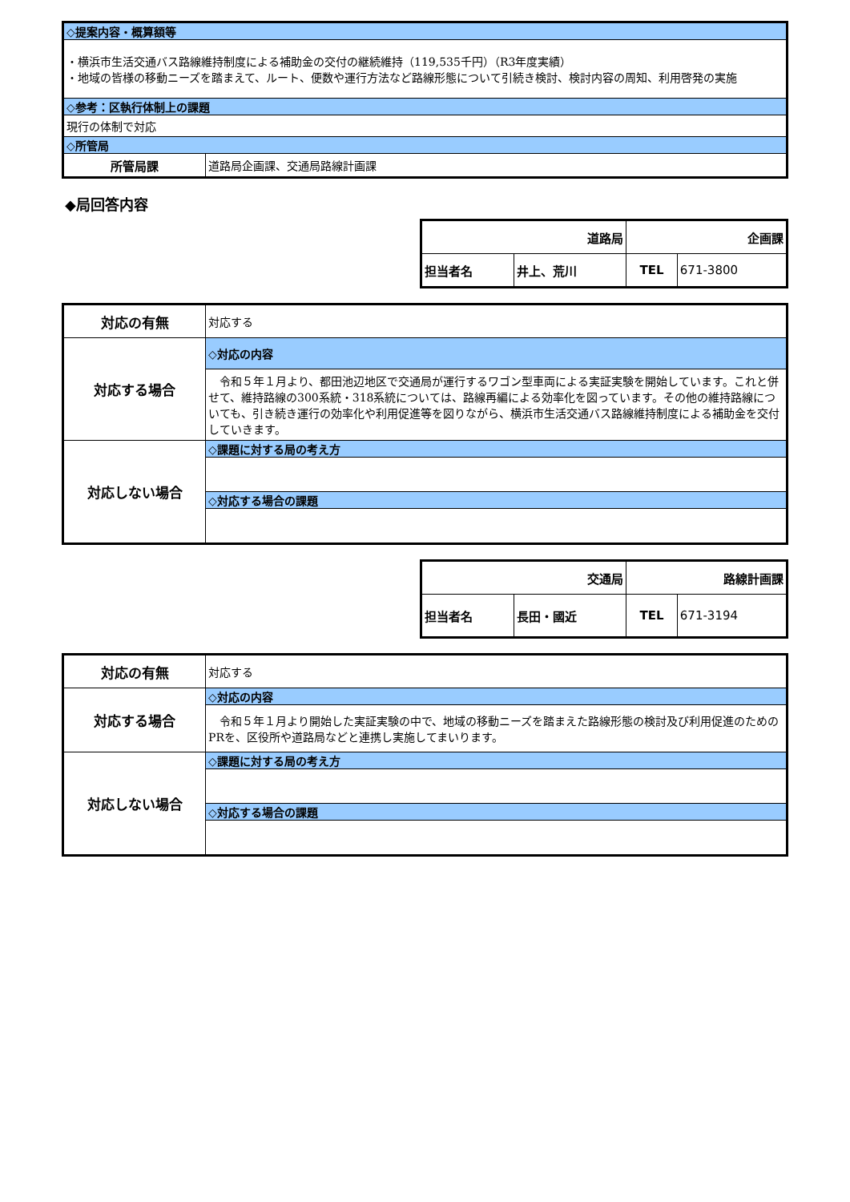| ◇提案内容・概算額等 | |
| ・横浜市生活交通バス路線維持制度による補助金の交付の継続維持（119,535千円）（R3年度実績） ・地域の皆様の移動ニーズを踏まえて、ルート、便数や運行方法など路線形態について引続き検討、検討内容の周知、利用啓発の実施 | |
| ◇参考：区執行体制上の課題 | |
| 現行の体制で対応 | |
| ◇所管局 | |
| 所管局課 | 道路局企画課、交通局路線計画課 |
◆局回答内容
| 道路局 | | 企画課 | |
| 担当者名 | 井上、荒川 | TEL | 671-3800 |
| 対応の有無 | 対応する |
| 対応する場合 | ◇対応の内容 |
| | 令和５年１月より、都田池辺地区で交通局が運行するワゴン型車両による実証実験を開始しています。これと併せて、維持路線の300系統・318系統については、路線再編による効率化を図っています。その他の維持路線についても、引き続き運行の効率化や利用促進等を図りながら、横浜市生活交通バス路線維持制度による補助金を交付していきます。 |
| 対応しない場合 | ◇課題に対する局の考え方 |
| | ◇対応する場合の課題 |
| 交通局 | | 路線計画課 | |
| 担当者名 | 長田・國近 | TEL | 671-3194 |
| 対応の有無 | 対応する |
| 対応する場合 | ◇対応の内容 |
| | 令和５年１月より開始した実証実験の中で、地域の移動ニーズを踏まえた路線形態の検討及び利用促進のためのPRを、区役所や道路局などと連携し実施してまいります。 |
| 対応しない場合 | ◇課題に対する局の考え方 |
| | ◇対応する場合の課題 |